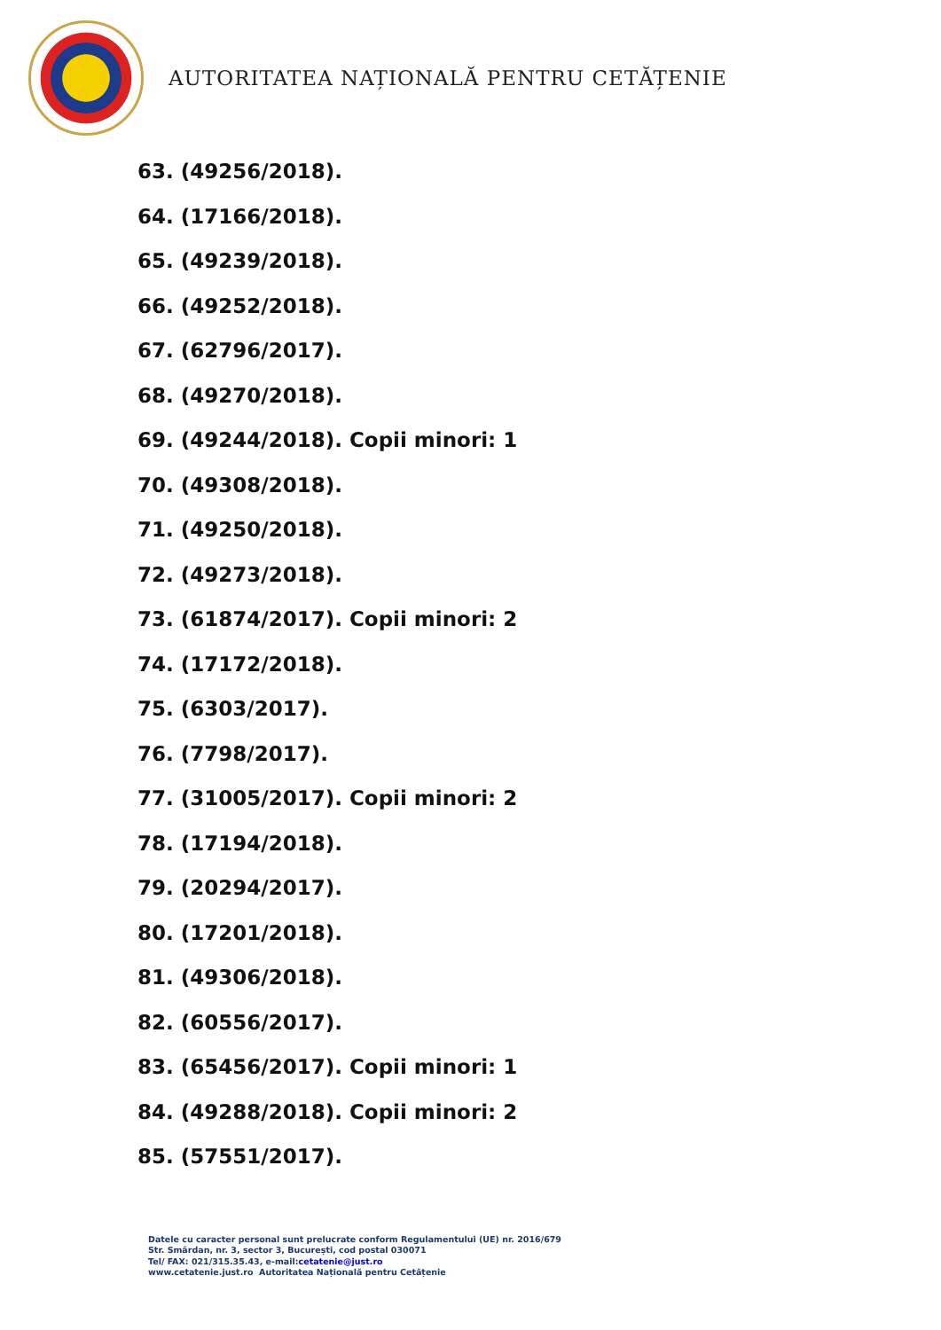AUTORITATEA NAȚIONALĂ PENTRU CETĂȚENIE
63. (49256/2018).
64. (17166/2018).
65. (49239/2018).
66. (49252/2018).
67. (62796/2017).
68. (49270/2018).
69. (49244/2018). Copii minori: 1
70. (49308/2018).
71. (49250/2018).
72. (49273/2018).
73. (61874/2017). Copii minori: 2
74. (17172/2018).
75. (6303/2017).
76. (7798/2017).
77. (31005/2017). Copii minori: 2
78. (17194/2018).
79. (20294/2017).
80. (17201/2018).
81. (49306/2018).
82. (60556/2017).
83. (65456/2017). Copii minori: 1
84. (49288/2018). Copii minori: 2
85. (57551/2017).
Datele cu caracter personal sunt prelucrate conform Regulamentului (UE) nr. 2016/679
Str. Smârdan, nr. 3, sector 3, București, cod postal 030071
Tel/ FAX: 021/315.35.43, e-mail:cetatenie@just.ro
www.cetatenie.just.ro Autoritatea Națională pentru Cetățenie